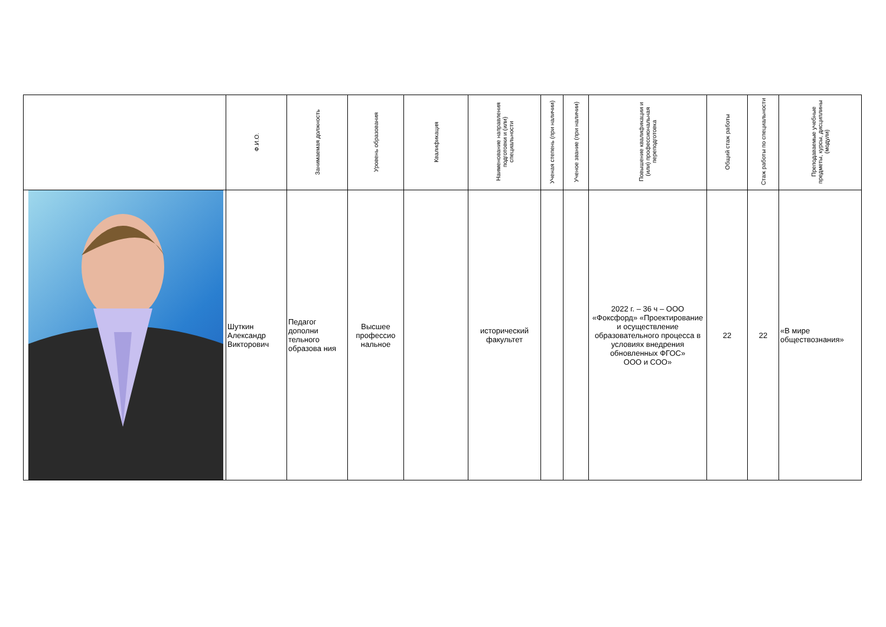| | Ф.И.О. | Занимаемая должность | Уровень образования | Квалификация | Наименование направления подготовки и (или) специальности | Ученая степень (при наличии) | Ученое звание (при наличии) | Повышение квалификации и (или) профессиональная переподготовка | Общий стаж работы | Стаж работы по специальности | Преподаваемые учебные предметы, курсы, дисциплины (модули) |
| --- | --- | --- | --- | --- | --- | --- | --- | --- | --- | --- | --- |
| | Шуткин Александр Викторович | Педагог дополни тельного образова ния | Высшее профессио нальное | | исторический факультет | | | 2022 г. – 36 ч – ООО «Фоксфорд» «Проектирование и осуществление образовательного процесса в условиях внедрения обновленных ФГОС» ООО и СОО» | 22 | 22 | «В мире обществознания» |